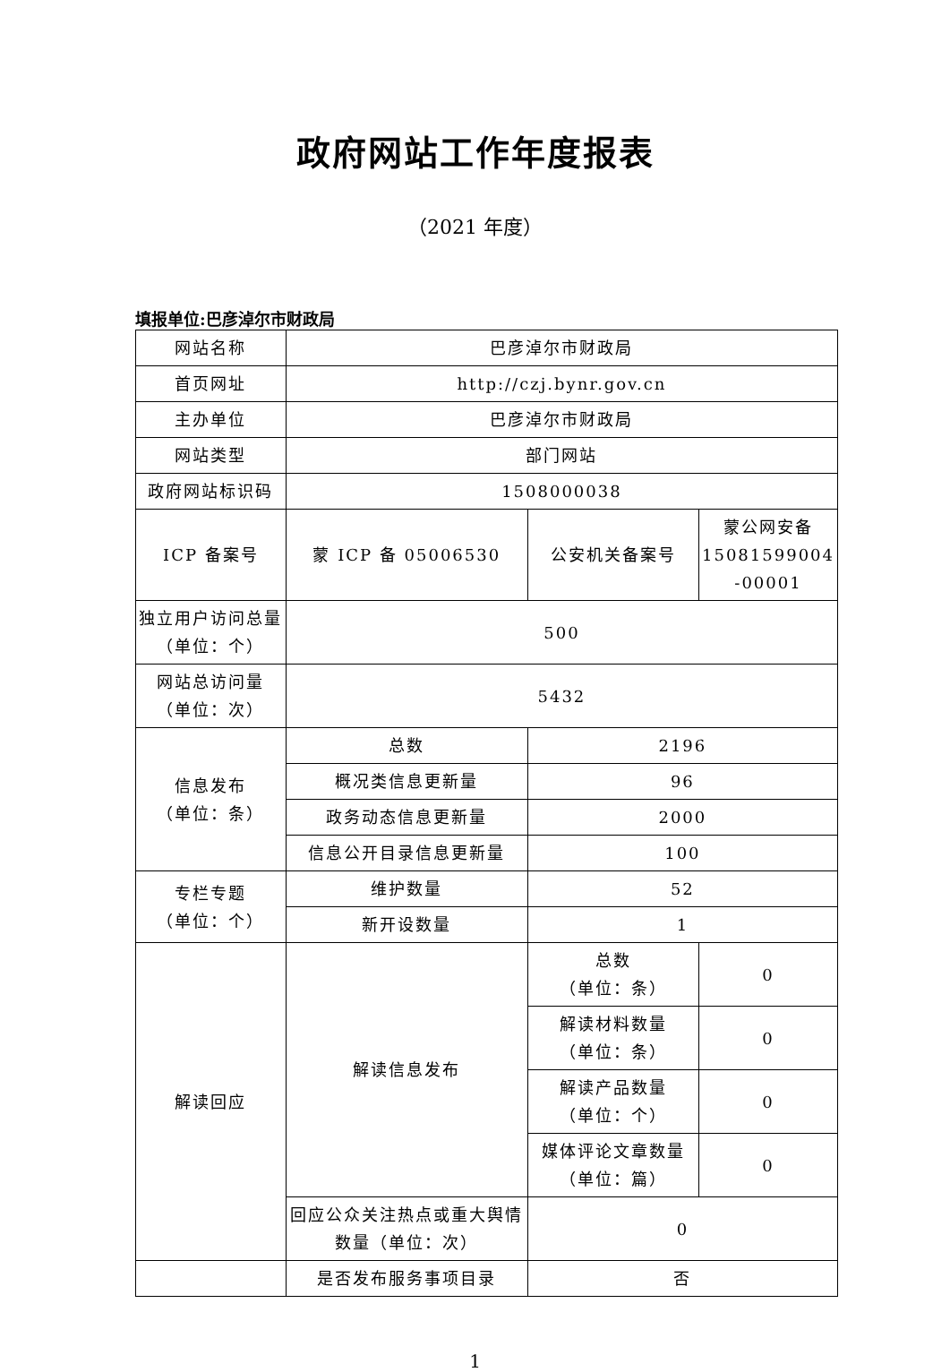政府网站工作年度报表
（2021 年度）
填报单位:巴彦淖尔市财政局
| 网站名称 | 巴彦淖尔市财政局 | | |
| 首页网址 | http://czj.bynr.gov.cn | | |
| 主办单位 | 巴彦淖尔市财政局 | | |
| 网站类型 | 部门网站 | | |
| 政府网站标识码 | 1508000038 | | |
| ICP 备案号 | 蒙 ICP 备 05006530 | 公安机关备案号 | 蒙公网安备 15081599004 -00001 |
| 独立用户访问总量（单位：个） | 500 | | |
| 网站总访问量 （单位：次） | 5432 | | |
| 信息发布 （单位：条） | 总数 | 2196 | |
| | 概况类信息更新量 | 96 | |
| | 政务动态信息更新量 | 2000 | |
| | 信息公开目录信息更新量 | 100 | |
| 专栏专题 （单位：个） | 维护数量 | 52 | |
| | 新开设数量 | 1 | |
| 解读回应 | 解读信息发布 | 总数 （单位：条） | 0 |
| | | 解读材料数量 （单位：条） | 0 |
| | | 解读产品数量 （单位：个） | 0 |
| | | 媒体评论文章数量 （单位：篇） | 0 |
| | 回应公众关注热点或重大舆情数量（单位：次） | 0 | |
| | 是否发布服务事项目录 | 否 | |
1